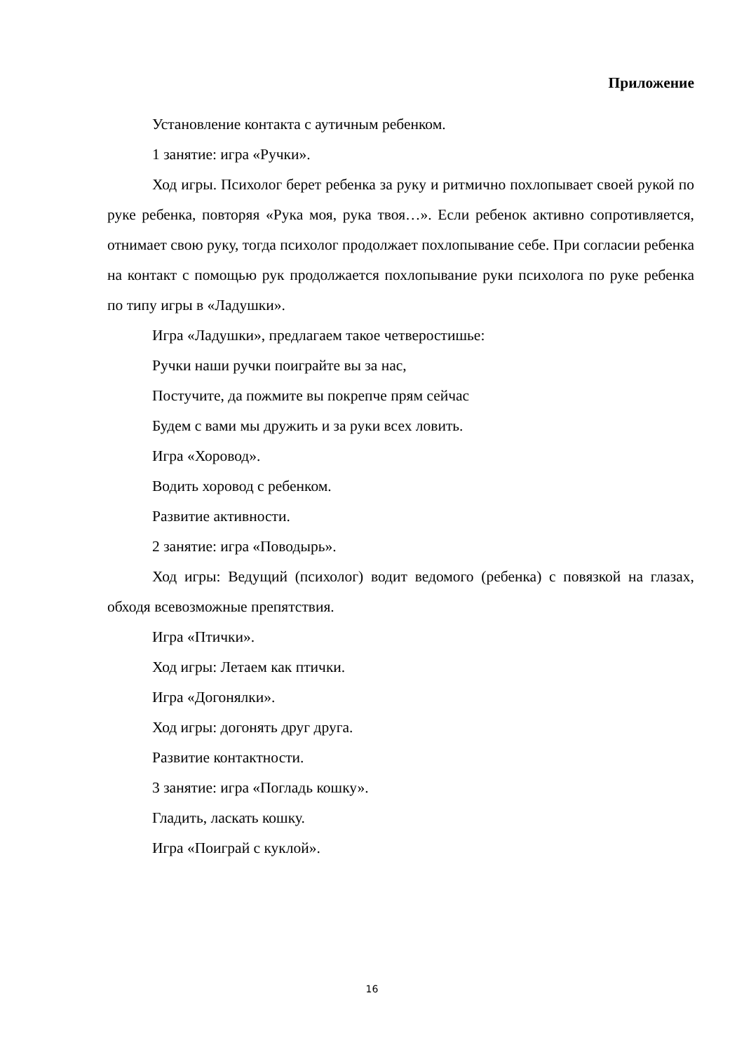Приложение
Установление контакта с аутичным ребенком.
1 занятие: игра «Ручки».
Ход игры. Психолог берет ребенка за руку и ритмично похлопывает своей рукой по руке ребенка, повторяя «Рука моя, рука твоя…». Если ребенок активно сопротивляется, отнимает свою руку, тогда психолог продолжает похлопывание себе. При согласии ребенка на контакт с помощью рук продолжается похлопывание руки психолога по руке ребенка по типу игры в «Ладушки».
Игра «Ладушки», предлагаем такое четверостишье:
Ручки наши ручки поиграйте вы за нас,
Постучите, да пожмите вы покрепче прям сейчас
Будем с вами мы дружить и за руки всех ловить.
Игра «Хоровод».
Водить хоровод с ребенком.
Развитие активности.
2 занятие: игра «Поводырь».
Ход игры: Ведущий (психолог) водит ведомого (ребенка) с повязкой на глазах, обходя всевозможные препятствия.
Игра «Птички».
Ход игры: Летаем как птички.
Игра «Догонялки».
Ход игры: догонять друг друга.
Развитие контактности.
3 занятие: игра «Погладь кошку».
Гладить, ласкать кошку.
Игра «Поиграй с куклой».
16